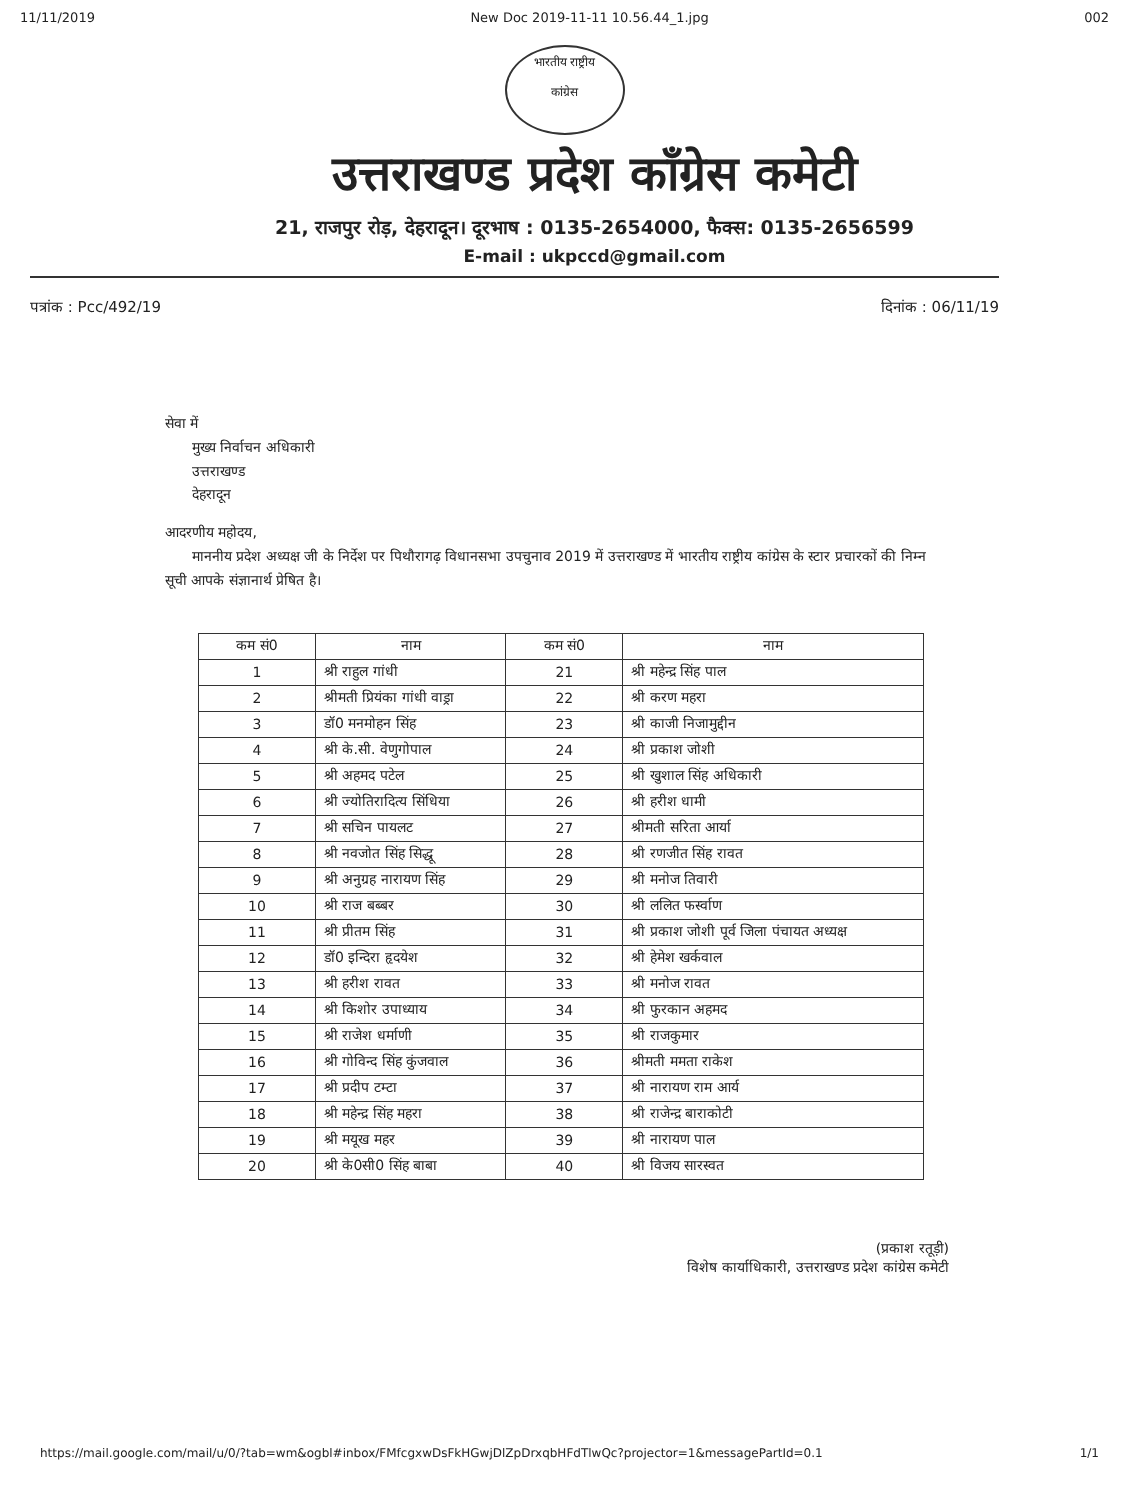11/11/2019 New Doc 2019-11-11 10.56.44_1.jpg 002
भारतीय राष्ट्रीय
कांग्रेस
उत्तराखण्ड प्रदेश कॉंग्रेस कमेटी
21, राजपुर रोड़, देहरादून। दूरभाष : 0135-2654000, फैक्स: 0135-2656599
E-mail : ukpccd@gmail.com
पत्रांक : Pcc/492/19 दिनांक : 06/11/19
सेवा में
मुख्य निर्वाचन अधिकारी
उत्तराखण्ड
देहरादून
आदरणीय महोदय,
माननीय प्रदेश अध्यक्ष जी के निर्देश पर पिथौरागढ़ विधानसभा उपचुनाव 2019 में उत्तराखण्ड में भारतीय राष्ट्रीय कांग्रेस के स्टार प्रचारकों की निम्न सूची आपके संज्ञानार्थ प्रेषित है।
| कम सं0 | नाम | कम सं0 | नाम |
| --- | --- | --- | --- |
| 1 | श्री राहुल गांधी | 21 | श्री महेन्द्र सिंह पाल |
| 2 | श्रीमती प्रियंका गांधी वाड्रा | 22 | श्री करण महरा |
| 3 | डॉ0 मनमोहन सिंह | 23 | श्री काजी निजामुद्दीन |
| 4 | श्री के.सी. वेणुगोपाल | 24 | श्री प्रकाश जोशी |
| 5 | श्री अहमद पटेल | 25 | श्री खुशाल सिंह अधिकारी |
| 6 | श्री ज्योतिरादित्य सिंधिया | 26 | श्री हरीश धामी |
| 7 | श्री सचिन पायलट | 27 | श्रीमती सरिता आर्या |
| 8 | श्री नवजोत सिंह सिद्धू | 28 | श्री रणजीत सिंह रावत |
| 9 | श्री अनुग्रह नारायण सिंह | 29 | श्री मनोज तिवारी |
| 10 | श्री राज बब्बर | 30 | श्री ललित फर्स्वाण |
| 11 | श्री प्रीतम सिंह | 31 | श्री प्रकाश जोशी पूर्व जिला पंचायत अध्यक्ष |
| 12 | डॉ0 इन्दिरा हृदयेश | 32 | श्री हेमेश खर्कवाल |
| 13 | श्री हरीश रावत | 33 | श्री मनोज रावत |
| 14 | श्री किशोर उपाध्याय | 34 | श्री फुरकान अहमद |
| 15 | श्री राजेश धर्माणी | 35 | श्री राजकुमार |
| 16 | श्री गोविन्द सिंह कुंजवाल | 36 | श्रीमती ममता राकेश |
| 17 | श्री प्रदीप टम्टा | 37 | श्री नारायण राम आर्य |
| 18 | श्री महेन्द्र सिंह महरा | 38 | श्री राजेन्द्र बाराकोटी |
| 19 | श्री मयूख महर | 39 | श्री नारायण पाल |
| 20 | श्री के0सी0 सिंह बाबा | 40 | श्री विजय सारस्वत |
(प्रकाश रतूड़ी)
विशेष कार्याधिकारी, उत्तराखण्ड प्रदेश कांग्रेस कमेटी
https://mail.google.com/mail/u/0/?tab=wm&ogbl#inbox/FMfcgxwDsFkHGwjDlZpDrxqbHFdTlwQc?projector=1&messagePartId=0.1 1/1